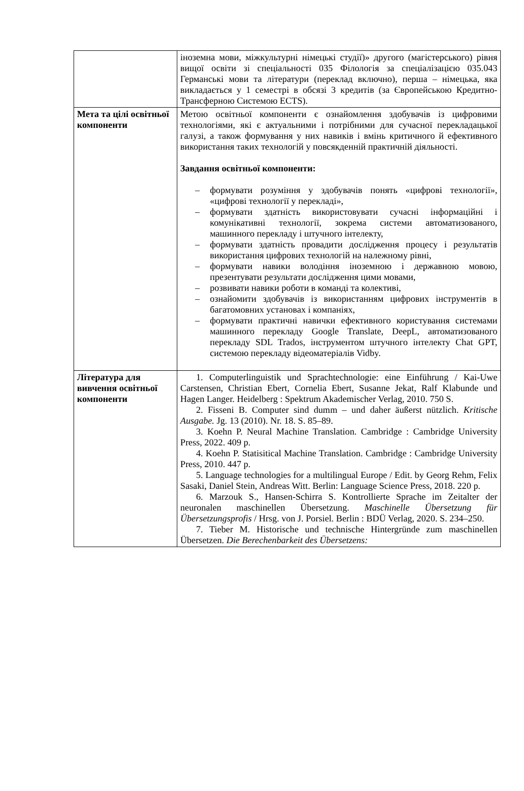| | іноземна мови, міжкультурні німецькі студії)» другого (магістерського) рівня вищої освіти зі спеціальності 035 Філологія за спеціалізацією 035.043 Германські мови та літератури (переклад включно), перша – німецька, яка викладається у 1 семестрі в обсязі 3 кредитів (за Європейською Кредитно-Трансферною Системою ECTS). |
| Мета та цілі освітньої компоненти | Метою освітньої компоненти є ознайомлення здобувачів із цифровими технологіями, які є актуальними і потрібними для сучасної перекладацької галузі, а також формування у них навиків і вмінь критичного й ефективного використання таких технологій у повсякденній практичній діяльності. Завдання освітньої компоненти: – формувати розуміння у здобувачів понять «цифрові технології», «цифрові технології у перекладі», – формувати здатність використовувати сучасні інформаційні і комунікативні технології, зокрема системи автоматизованого, машинного перекладу і штучного інтелекту, – формувати здатність провадити дослідження процесу і результатів використання цифрових технологій на належному рівні, – формувати навики володіння іноземною і державною мовою, презентувати результати дослідження цими мовами, – розвивати навики роботи в команді та колективі, – ознайомити здобувачів із використанням цифрових інструментів в багатомовних установах і компаніях, – формувати практичні навички ефективного користування системами машинного перекладу Google Translate, DeepL, автоматизованого перекладу SDL Trados, інструментом штучного інтелекту Chat GPT, системою перекладу відеоматеріалів Vidby. |
| Література для вивчення освітньої компоненти | 1. Computerlinguistik und Sprachtechnologie: eine Einführung / Kai-Uwe Carstensen, Christian Ebert, Cornelia Ebert, Susanne Jekat, Ralf Klabunde und Hagen Langer. Heidelberg : Spektrum Akademischer Verlag, 2010. 750 S. 2. Fisseni B. Computer sind dumm – und daher äußerst nützlich. Kritische Ausgabe. Jg. 13 (2010). Nr. 18. S. 85–89. 3. Koehn P. Neural Machine Translation. Cambridge : Cambridge University Press, 2022. 409 p. 4. Koehn P. Statisitical Machine Translation. Cambridge : Cambridge University Press, 2010. 447 p. 5. Language technologies for a multilingual Europe / Edit. by Georg Rehm, Felix Sasaki, Daniel Stein, Andreas Witt. Berlin: Language Science Press, 2018. 220 p. 6. Marzouk S., Hansen-Schirra S. Kontrollierte Sprache im Zeitalter der neuronalen maschinellen Übersetzung. Maschinelle Übersetzung für Übersetzungsprofis / Hrsg. von J. Porsiel. Berlin : BDÜ Verlag, 2020. S. 234–250. 7. Tieber M. Historische und technische Hintergründe zum maschinellen Übersetzen. Die Berechenbarkeit des Übersetzens: |